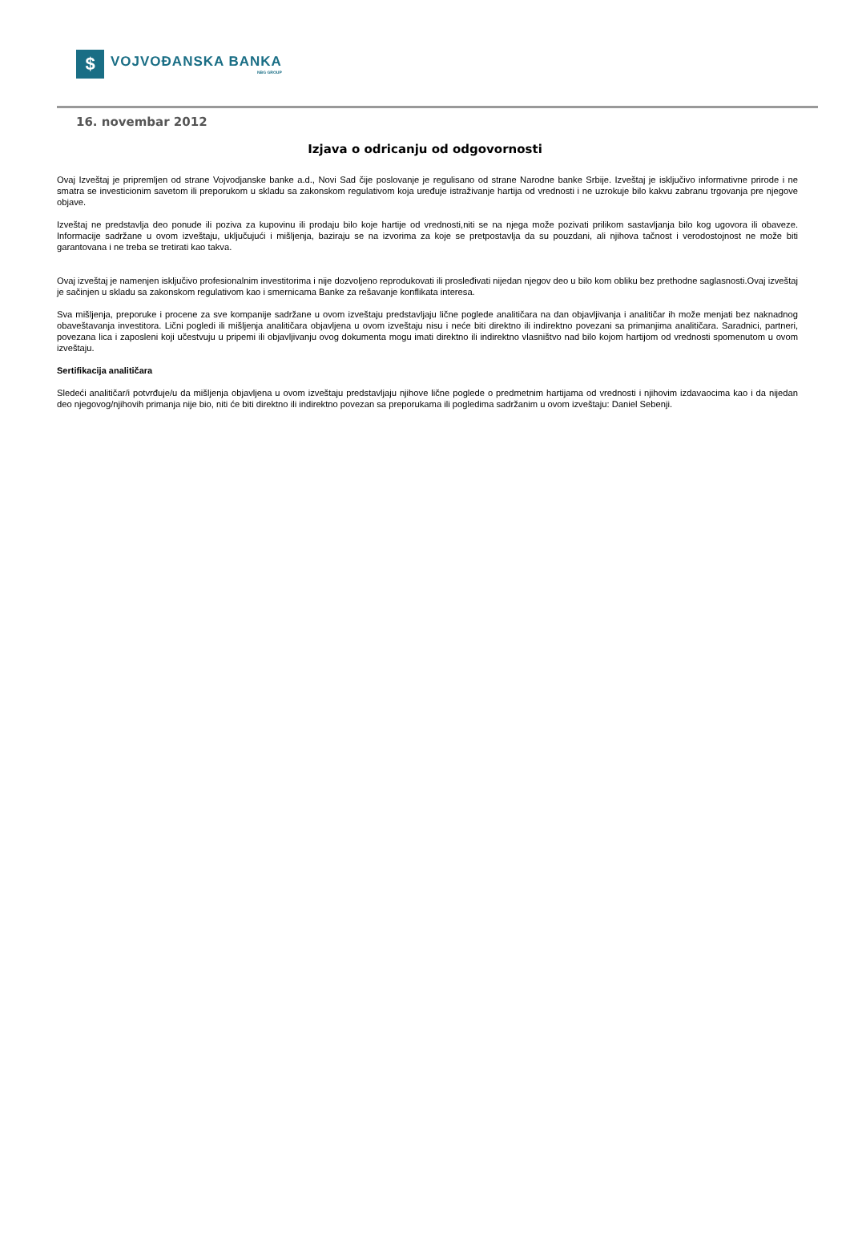$
VOJVOĐANSKA BANKA
NBG GROUP
16. novembar 2012
Izjava o odricanju od odgovornosti
Ovaj Izveštaj je pripremljen od strane Vojvodjanske banke a.d., Novi Sad čije poslovanje je regulisano od strane Narodne banke Srbije. Izveštaj je isključivo informativne prirode i ne smatra se investicionim savetom ili preporukom u skladu sa zakonskom regulativom koja uređuje istraživanje hartija od vrednosti i ne uzrokuje bilo kakvu zabranu trgovanja pre njegove objave.
Izveštaj ne predstavlja deo ponude ili poziva za kupovinu ili prodaju bilo koje hartije od vrednosti,niti se na njega može pozivati prilikom sastavljanja bilo kog ugovora ili obaveze. Informacije sadržane u ovom izveštaju, uključujući i mišljenja, baziraju se na izvorima za koje se pretpostavlja da su pouzdani, ali njihova tačnost i verodostojnost ne može biti garantovana i ne treba se tretirati kao takva.
Ovaj izveštaj je namenjen isključivo profesionalnim investitorima i nije dozvoljeno reprodukovati ili prosleđivati nijedan njegov deo u bilo kom obliku bez prethodne saglasnosti.Ovaj izveštaj je sačinjen u skladu sa zakonskom regulativom kao i smernicama Banke za rešavanje konflikata interesa.
Sva mišljenja, preporuke i procene za sve kompanije sadržane u ovom izveštaju predstavljaju lične poglede analitičara na dan objavljivanja i analitičar ih može menjati bez naknadnog obaveštavanja investitora. Lični pogledi ili mišljenja analitičara objavljena u ovom izveštaju nisu i neće biti direktno ili indirektno povezani sa primanjima analitičara. Saradnici, partneri, povezana lica i zaposleni koji učestvuju u pripemi ili objavljivanju ovog dokumenta mogu imati direktno ili indirektno vlasništvo nad bilo kojom hartijom od vrednosti spomenutom u ovom izveštaju.
Sertifikacija analitičara
Sledeći analitičar/i potvrđuje/u da mišljenja objavljena u ovom izveštaju predstavljaju njihove lične poglede o predmetnim hartijama od vrednosti i njihovim izdavaocima kao i da nijedan deo njegovog/njihovih primanja nije bio, niti će biti direktno ili indirektno povezan sa preporukama ili pogledima sadržanim u ovom izveštaju: Daniel Sebenji.